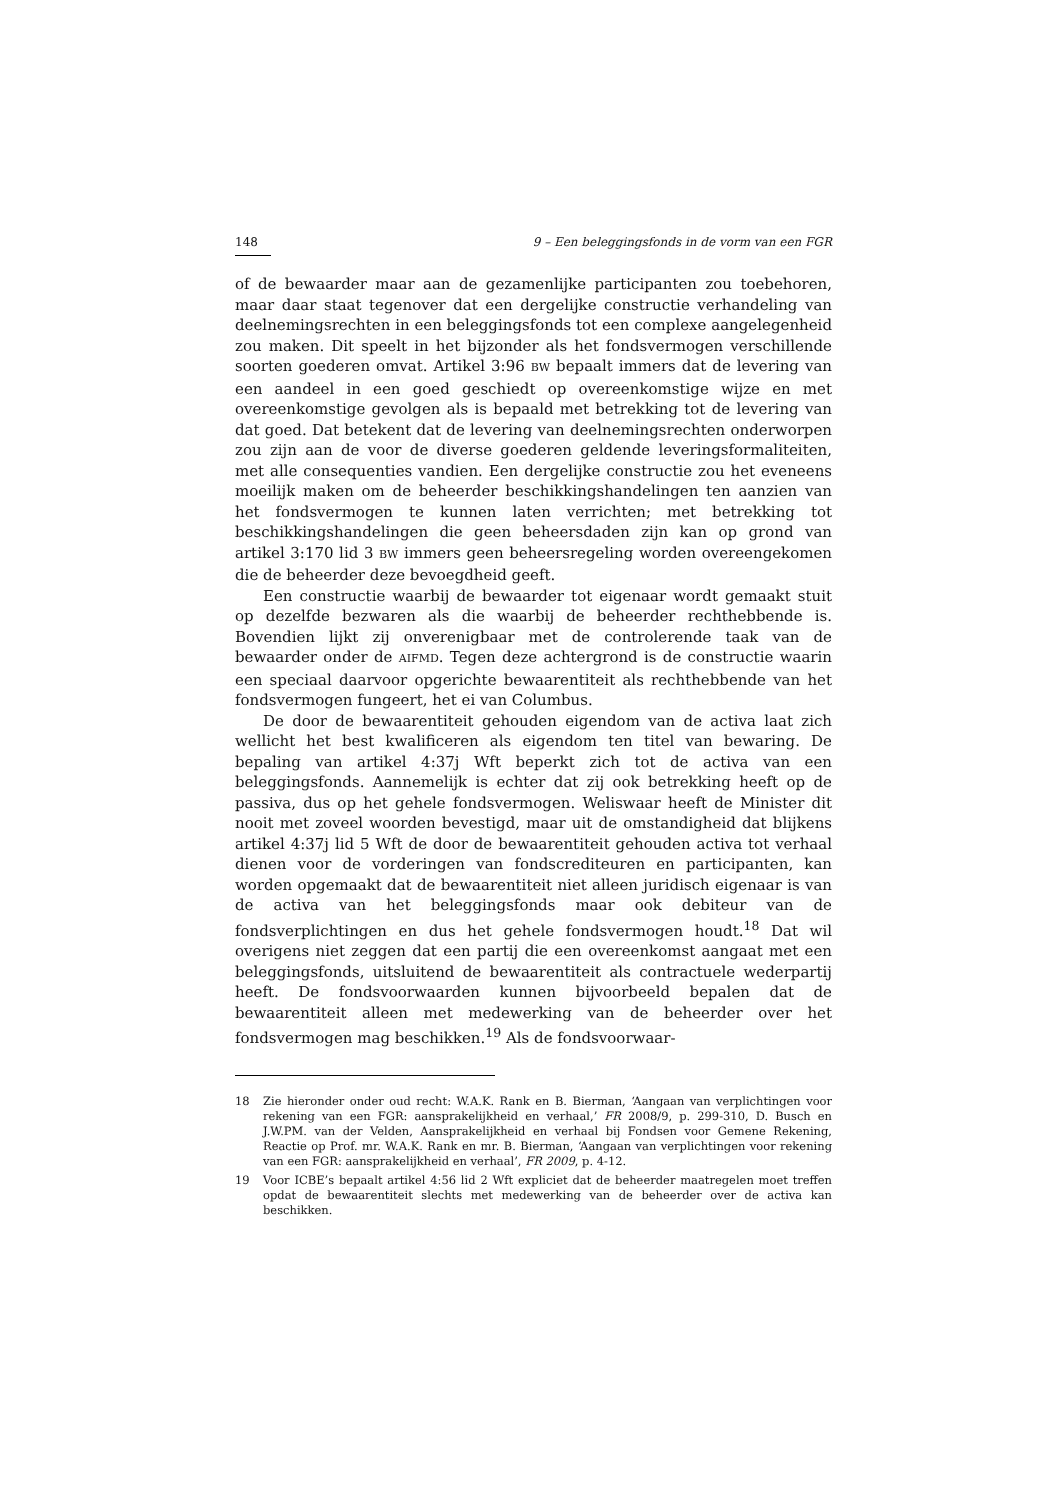148 9 – Een beleggingsfonds in de vorm van een FGR
of de bewaarder maar aan de gezamenlijke participanten zou toebehoren, maar daar staat tegenover dat een dergelijke constructie verhandeling van deelnemingsrechten in een beleggingsfonds tot een complexe aangelegenheid zou maken. Dit speelt in het bijzonder als het fondsvermogen verschillende soorten goederen omvat. Artikel 3:96 BW bepaalt immers dat de levering van een aandeel in een goed geschiedt op overeenkomstige wijze en met overeenkomstige gevolgen als is bepaald met betrekking tot de levering van dat goed. Dat betekent dat de levering van deelnemingsrechten onderworpen zou zijn aan de voor de diverse goederen geldende leveringsformaliteiten, met alle consequenties vandien. Een dergelijke constructie zou het eveneens moeilijk maken om de beheerder beschikkingshandelingen ten aanzien van het fondsvermogen te kunnen laten verrichten; met betrekking tot beschikkingshandelingen die geen beheersdaden zijn kan op grond van artikel 3:170 lid 3 BW immers geen beheersregeling worden overeengekomen die de beheerder deze bevoegdheid geeft.
Een constructie waarbij de bewaarder tot eigenaar wordt gemaakt stuit op dezelfde bezwaren als die waarbij de beheerder rechthebbende is. Bovendien lijkt zij onverenigbaar met de controlerende taak van de bewaarder onder de AIFMD. Tegen deze achtergrond is de constructie waarin een speciaal daarvoor opgerichte bewaarentiteit als rechthebbende van het fondsvermogen fungeert, het ei van Columbus.
De door de bewaarentiteit gehouden eigendom van de activa laat zich wellicht het best kwalificeren als eigendom ten titel van bewaring. De bepaling van artikel 4:37j Wft beperkt zich tot de activa van een beleggingsfonds. Aannemelijk is echter dat zij ook betrekking heeft op de passiva, dus op het gehele fondsvermogen. Weliswaar heeft de Minister dit nooit met zoveel woorden bevestigd, maar uit de omstandigheid dat blijkens artikel 4:37j lid 5 Wft de door de bewaarentiteit gehouden activa tot verhaal dienen voor de vorderingen van fondscrediteuren en participanten, kan worden opgemaakt dat de bewaarentiteit niet alleen juridisch eigenaar is van de activa van het beleggingsfonds maar ook debiteur van de fondsverplichtingen en dus het gehele fondsvermogen houdt.<sup>18</sup> Dat wil overigens niet zeggen dat een partij die een overeenkomst aangaat met een beleggingsfonds, uitsluitend de bewaarentiteit als contractuele wederpartij heeft. De fondsvoorwaarden kunnen bijvoorbeeld bepalen dat de bewaarentiteit alleen met medewerking van de beheerder over het fondsvermogen mag beschikken.<sup>19</sup> Als de fondsvoorwaar-
18 Zie hieronder onder oud recht: W.A.K. Rank en B. Bierman, ‘Aangaan van verplichtingen voor rekening van een FGR: aansprakelijkheid en verhaal,’ FR 2008/9, p. 299-310, D. Busch en J.W.PM. van der Velden, Aansprakelijkheid en verhaal bij Fondsen voor Gemene Rekening, Reactie op Prof. mr. W.A.K. Rank en mr. B. Bierman, ‘Aangaan van verplichtingen voor rekening van een FGR: aansprakelijkheid en verhaal’, FR 2009, p. 4-12.
19 Voor ICBE’s bepaalt artikel 4:56 lid 2 Wft expliciet dat de beheerder maatregelen moet treffen opdat de bewaarentiteit slechts met medewerking van de beheerder over de activa kan beschikken.